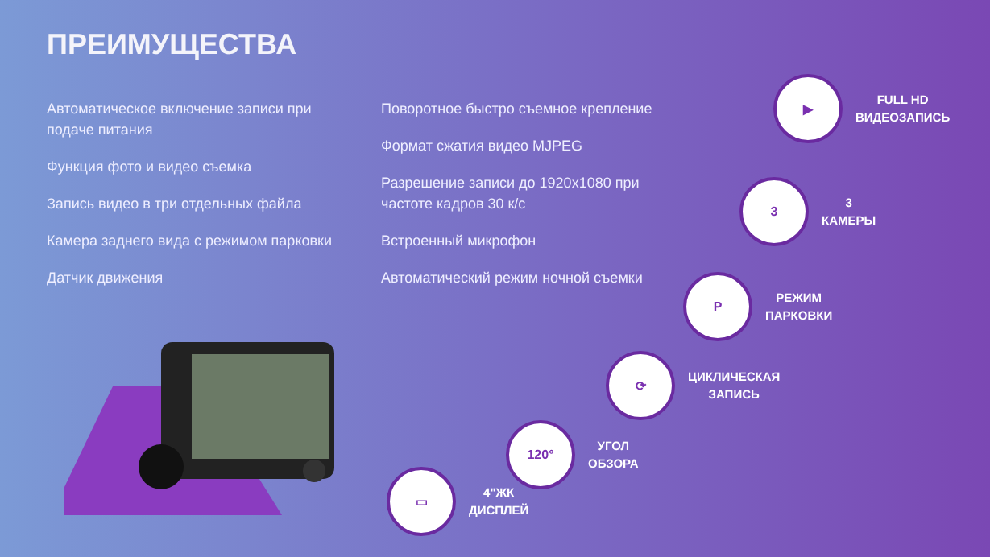ПРЕИМУЩЕСТВА
Автоматическое включение записи при подаче питания
Функция фото и видео съемка
Запись видео в три отдельных файла
Камера заднего вида с режимом парковки
Датчик движения
Поворотное быстро съемное крепление
Формат сжатия видео MJPEG
Разрешение записи до 1920x1080 при частоте кадров 30 к/с
Встроенный микрофон
Автоматический режим ночной съемки
▶
FULL HD
ВИДЕОЗАПИСЬ
3
3
КАМЕРЫ
P
РЕЖИМ
ПАРКОВКИ
⟳
ЦИКЛИЧЕСКАЯ
ЗАПИСЬ
120°
УГОЛ
ОБЗОРА
▭
4"ЖК
ДИСПЛЕЙ